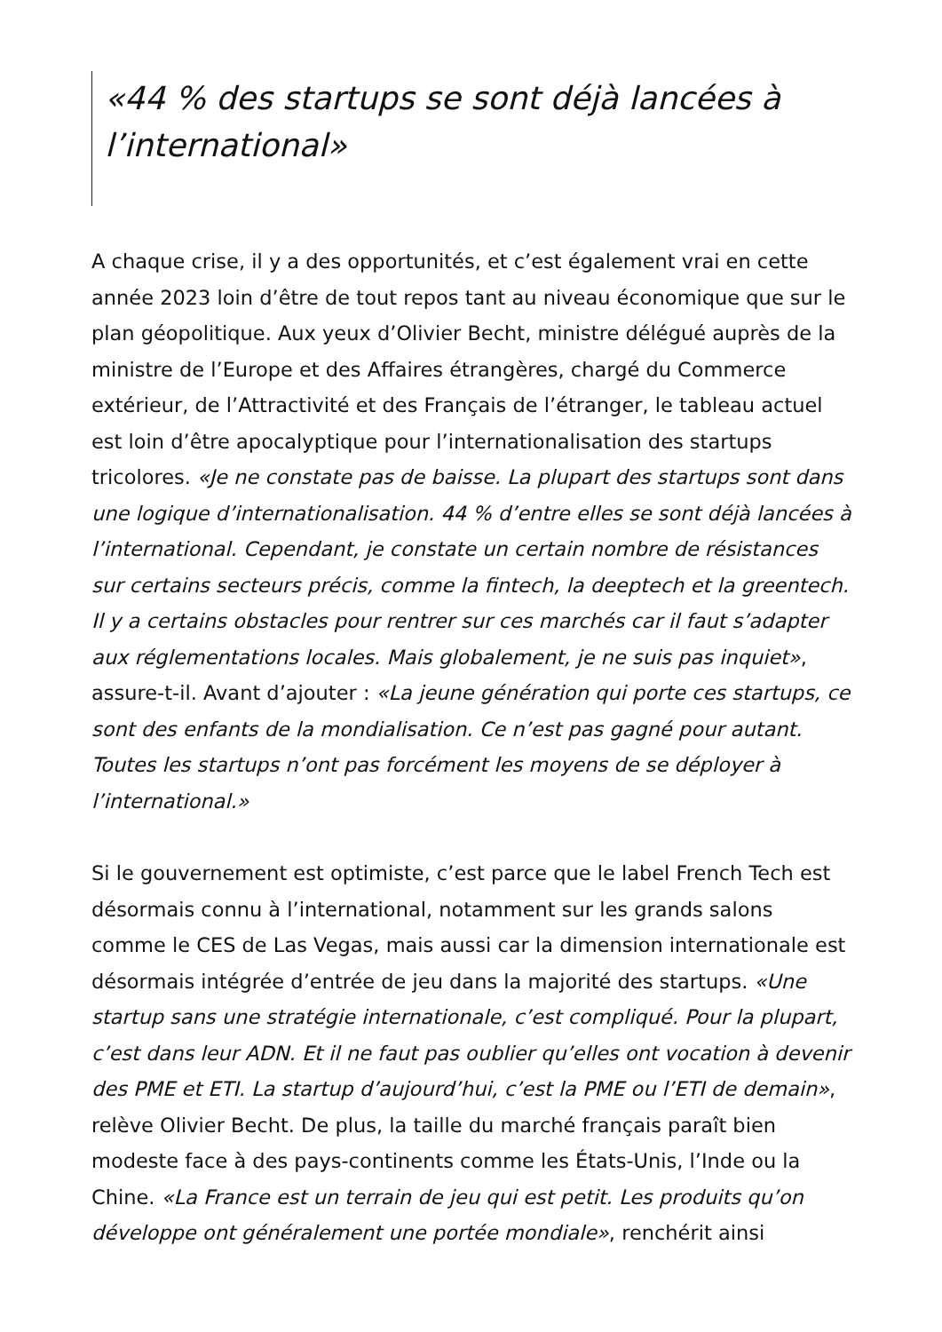«44 % des startups se sont déjà lancées à l’international»
A chaque crise, il y a des opportunités, et c’est également vrai en cette année 2023 loin d’être de tout repos tant au niveau économique que sur le plan géopolitique. Aux yeux d’Olivier Becht, ministre délégué auprès de la ministre de l’Europe et des Affaires étrangères, chargé du Commerce extérieur, de l’Attractivité et des Français de l’étranger, le tableau actuel est loin d’être apocalyptique pour l’internationalisation des startups tricolores. «Je ne constate pas de baisse. La plupart des startups sont dans une logique d’internationalisation. 44 % d’entre elles se sont déjà lancées à l’international. Cependant, je constate un certain nombre de résistances sur certains secteurs précis, comme la fintech, la deeptech et la greentech. Il y a certains obstacles pour rentrer sur ces marchés car il faut s’adapter aux réglementations locales. Mais globalement, je ne suis pas inquiet», assure-t-il. Avant d’ajouter : «La jeune génération qui porte ces startups, ce sont des enfants de la mondialisation. Ce n’est pas gagné pour autant. Toutes les startups n’ont pas forcément les moyens de se déployer à l’international.»
Si le gouvernement est optimiste, c’est parce que le label French Tech est désormais connu à l’international, notamment sur les grands salons comme le CES de Las Vegas, mais aussi car la dimension internationale est désormais intégrée d’entrée de jeu dans la majorité des startups. «Une startup sans une stratégie internationale, c’est compliqué. Pour la plupart, c’est dans leur ADN. Et il ne faut pas oublier qu’elles ont vocation à devenir des PME et ETI. La startup d’aujourd’hui, c’est la PME ou l’ETI de demain», relève Olivier Becht. De plus, la taille du marché français paraît bien modeste face à des pays-continents comme les États-Unis, l’Inde ou la Chine. «La France est un terrain de jeu qui est petit. Les produits qu’on développe ont généralement une portée mondiale», renchérit ainsi